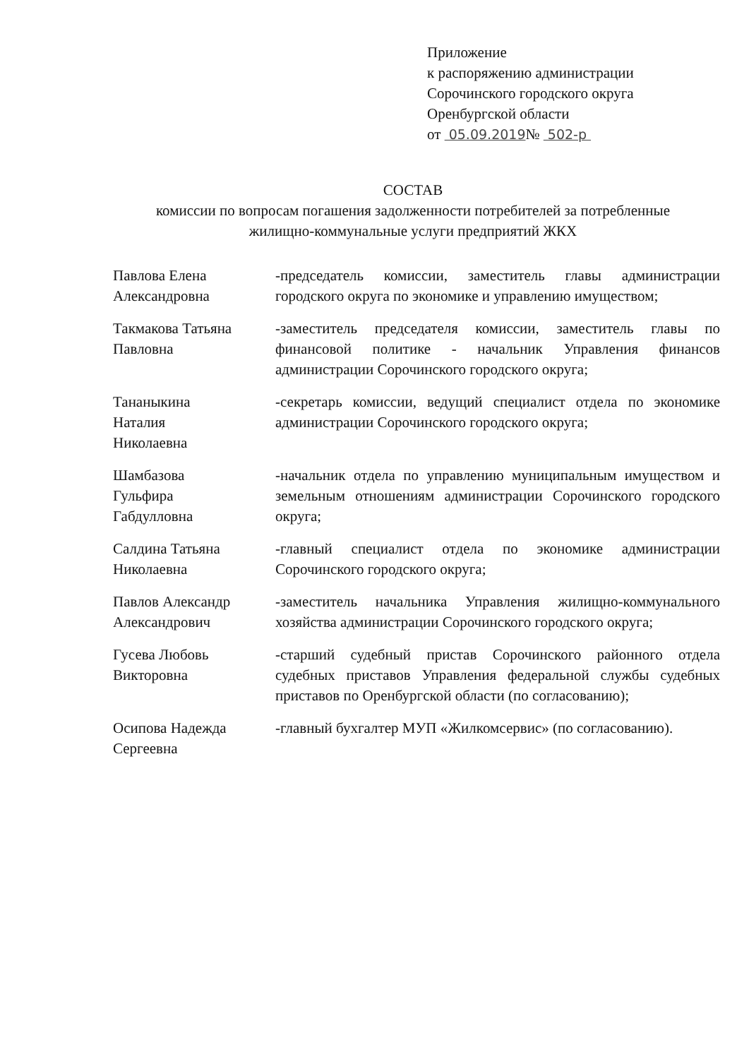Приложение
к распоряжению администрации
Сорочинского городского округа
Оренбургской области
от 05.09.2019№ 502-р
СОСТАВ
комиссии по вопросам погашения задолженности потребителей за потребленные жилищно-коммунальные услуги предприятий ЖКХ
Павлова Елена Александровна
-председатель комиссии, заместитель главы администрации городского округа по экономике и управлению имуществом;
Такмакова Татьяна Павловна
-заместитель председателя комиссии, заместитель главы по финансовой политике - начальник Управления финансов администрации Сорочинского городского округа;
Тананыкина
Наталия
Николаевна
-секретарь комиссии, ведущий специалист отдела по экономике администрации Сорочинского городского округа;
Шамбазова
Гульфира
Габдулловна
-начальник отдела по управлению муниципальным имуществом и земельным отношениям администрации Сорочинского городского округа;
Салдина Татьяна Николаевна
-главный специалист отдела по экономике администрации Сорочинского городского округа;
Павлов Александр Александрович
-заместитель начальника Управления жилищно-коммунального хозяйства администрации Сорочинского городского округа;
Гусева Любовь Викторовна
-старший судебный пристав Сорочинского районного отдела судебных приставов Управления федеральной службы судебных приставов по Оренбургской области (по согласованию);
Осипова Надежда Сергеевна
-главный бухгалтер МУП «Жилкомсервис» (по согласованию).